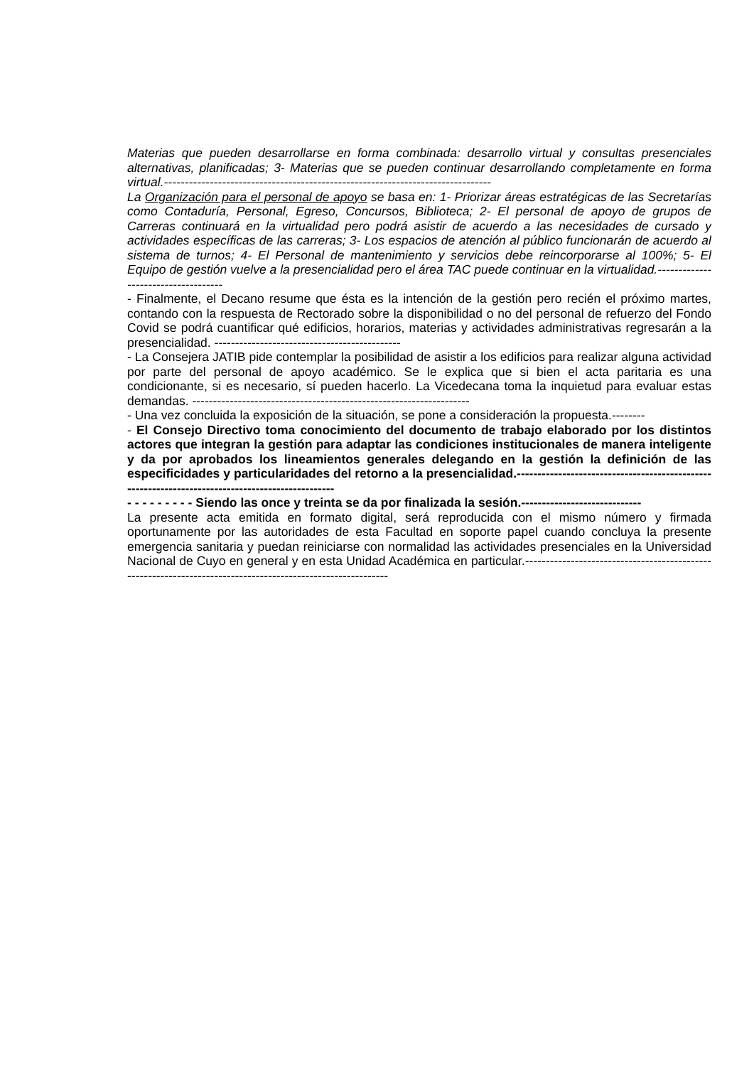Materias que pueden desarrollarse en forma combinada: desarrollo virtual y consultas presenciales alternativas, planificadas; 3- Materias que se pueden continuar desarrollando completamente en forma virtual.-------------------------------------------------------------------------------
La Organización para el personal de apoyo se basa en: 1- Priorizar áreas estratégicas de las Secretarías como Contaduría, Personal, Egreso, Concursos, Biblioteca; 2- El personal de apoyo de grupos de Carreras continuará en la virtualidad pero podrá asistir de acuerdo a las necesidades de cursado y actividades específicas de las carreras; 3- Los espacios de atención al público funcionarán de acuerdo al sistema de turnos; 4- El Personal de mantenimiento y servicios debe reincorporarse al 100%; 5- El Equipo de gestión vuelve a la presencialidad pero el área TAC puede continuar en la virtualidad.------------------------------------
- Finalmente, el Decano resume que ésta es la intención de la gestión pero recién el próximo martes, contando con la respuesta de Rectorado sobre la disponibilidad o no del personal de refuerzo del Fondo Covid se podrá cuantificar qué edificios, horarios, materias y actividades administrativas regresarán a la presencialidad. ---------------------------------------------
- La Consejera JATIB pide contemplar la posibilidad de asistir a los edificios para realizar alguna actividad por parte del personal de apoyo académico. Se le explica que si bien el acta paritaria es una condicionante, si es necesario, sí pueden hacerlo. La Vicedecana toma la inquietud para evaluar estas demandas. -------------------------------------------------------------------
- Una vez concluida la exposición de la situación, se pone a consideración la propuesta.--------
- El Consejo Directivo toma conocimiento del documento de trabajo elaborado por los distintos actores que integran la gestión para adaptar las condiciones institucionales de manera inteligente y da por aprobados los lineamientos generales delegando en la gestión la definición de las especificidades y particularidades del retorno a la presencialidad.-------------------------------------------------------------------------------------------------
- - - - - - - - - Siendo las once y treinta se da por finalizada la sesión.-----------------------------
La presente acta emitida en formato digital, será reproducida con el mismo número y firmada oportunamente por las autoridades de esta Facultad en soporte papel cuando concluya la presente emergencia sanitaria y puedan reiniciarse con normalidad las actividades presenciales en la Universidad Nacional de Cuyo en general y en esta Unidad Académica en particular.------------------------------------------------------------------------------------------------------------